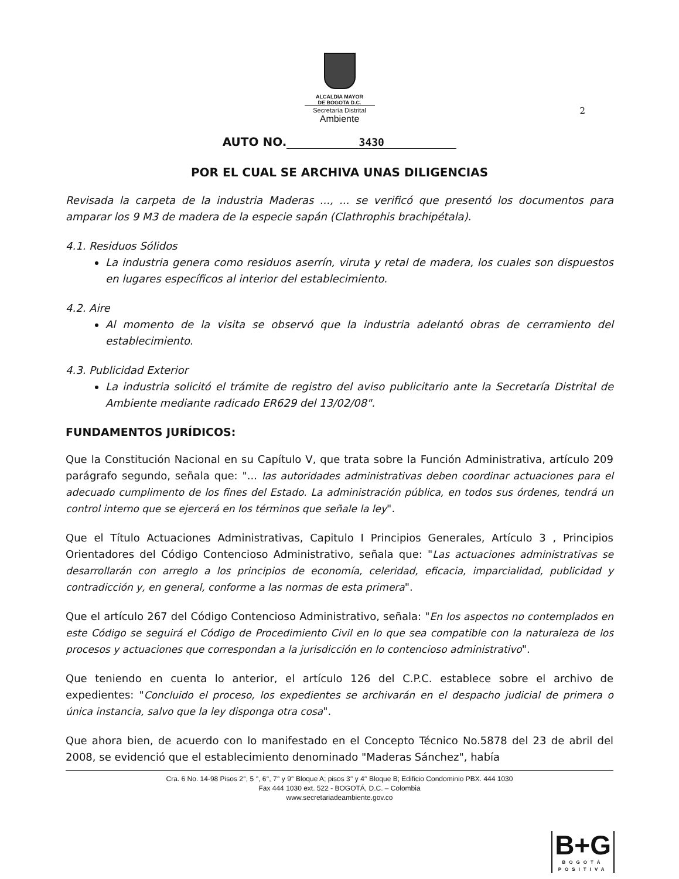ALCALDIA MAYOR
DE BOGOTA D.C.
Secretaría Distrital
Ambiente
2
AUTO NO. 3430
POR EL CUAL SE ARCHIVA UNAS DILIGENCIAS
Revisada la carpeta de la industria Maderas ..., ... se verificó que presentó los documentos para amparar los 9 M3 de madera de la especie sapán (Clathrophis brachipétala).
4.1. Residuos Sólidos
La industria genera como residuos aserrín, viruta y retal de madera, los cuales son dispuestos en lugares específicos al interior del establecimiento.
4.2. Aire
Al momento de la visita se observó que la industria adelantó obras de cerramiento del establecimiento.
4.3. Publicidad Exterior
La industria solicitó el trámite de registro del aviso publicitario ante la Secretaría Distrital de Ambiente mediante radicado ER629 del 13/02/08".
FUNDAMENTOS JURÍDICOS:
Que la Constitución Nacional en su Capítulo V, que trata sobre la Función Administrativa, artículo 209 parágrafo segundo, señala que: "... las autoridades administrativas deben coordinar actuaciones para el adecuado cumplimento de los fines del Estado. La administración pública, en todos sus órdenes, tendrá un control interno que se ejercerá en los términos que señale la ley".
Que el Título Actuaciones Administrativas, Capitulo I Principios Generales, Artículo 3 , Principios Orientadores del Código Contencioso Administrativo, señala que: "Las actuaciones administrativas se desarrollarán con arreglo a los principios de economía, celeridad, eficacia, imparcialidad, publicidad y contradicción y, en general, conforme a las normas de esta primera".
Que el artículo 267 del Código Contencioso Administrativo, señala: "En los aspectos no contemplados en este Código se seguirá el Código de Procedimiento Civil en lo que sea compatible con la naturaleza de los procesos y actuaciones que correspondan a la jurisdicción en lo contencioso administrativo".
Que teniendo en cuenta lo anterior, el artículo 126 del C.P.C. establece sobre el archivo de expedientes: "Concluido el proceso, los expedientes se archivarán en el despacho judicial de primera o única instancia, salvo que la ley disponga otra cosa".
Que ahora bien, de acuerdo con lo manifestado en el Concepto Técnico No.5878 del 23 de abril del 2008, se evidenció que el establecimiento denominado "Maderas Sánchez", había
Cra. 6 No. 14-98 Pisos 2°, 5 °, 6°, 7° y 9° Bloque A; pisos 3° y 4° Bloque B; Edificio Condominio PBX. 444 1030
Fax 444 1030 ext. 522 - BOGOTÁ, D.C. – Colombia
www.secretariadeambiente.gov.co
B+G
BOGOTÁ
POSITIVA